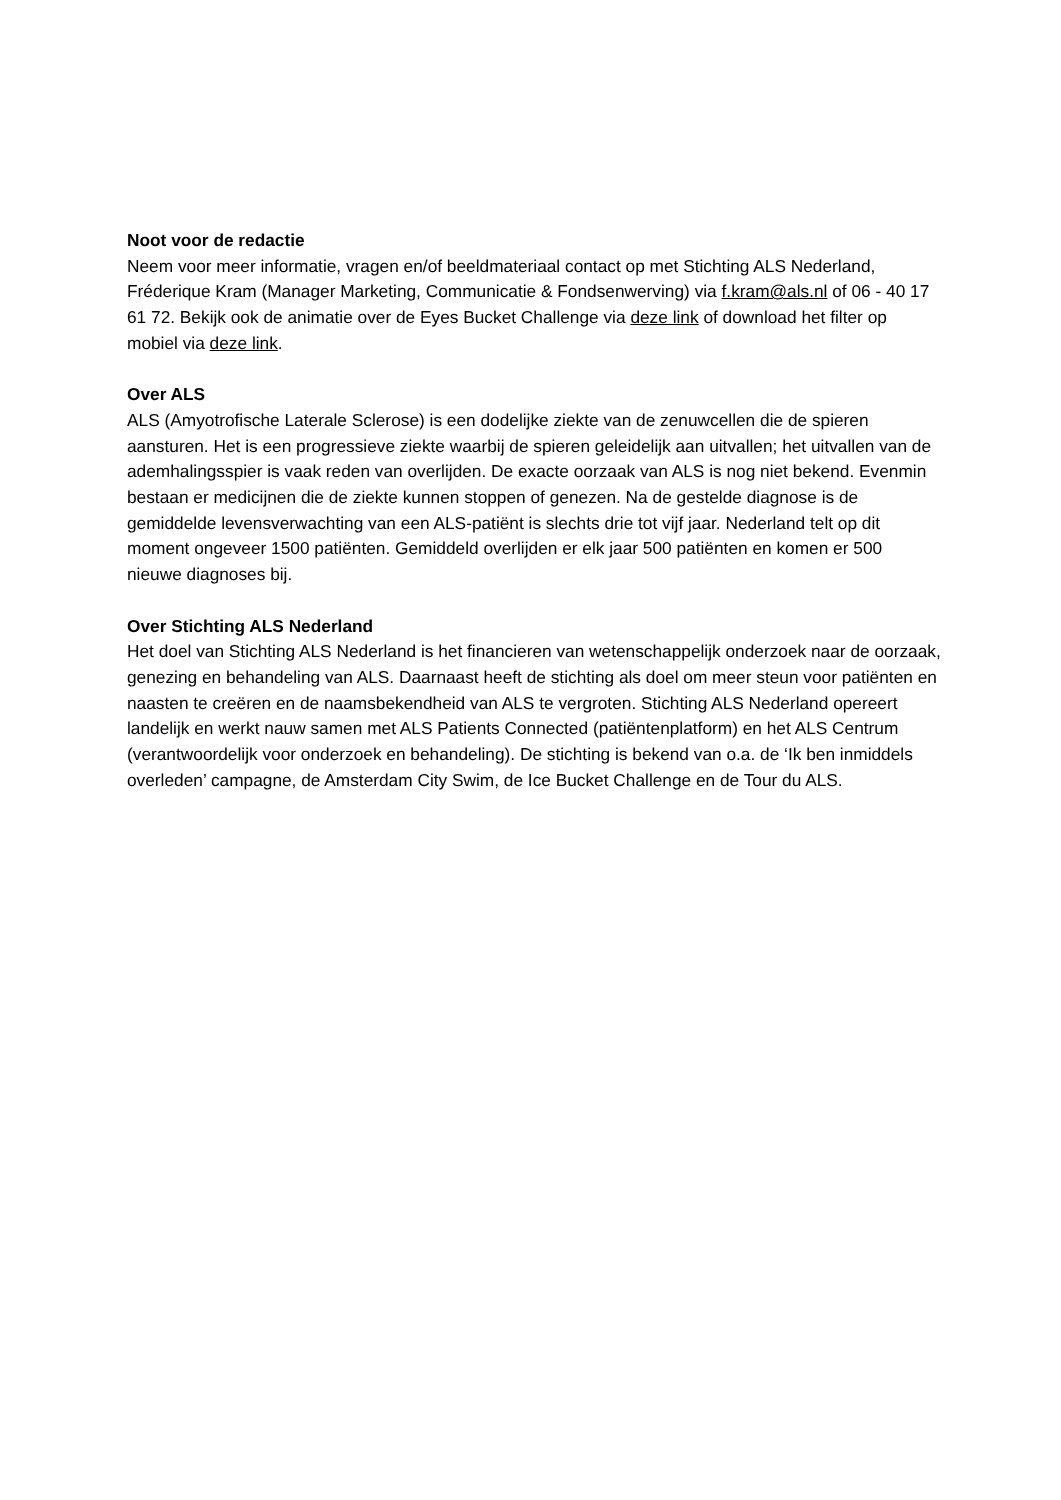Noot voor de redactie
Neem voor meer informatie, vragen en/of beeldmateriaal contact op met Stichting ALS Nederland, Fréderique Kram (Manager Marketing, Communicatie & Fondsenwerving) via f.kram@als.nl of 06 - 40 17 61 72. Bekijk ook de animatie over de Eyes Bucket Challenge via deze link of download het filter op mobiel via deze link.
Over ALS
ALS (Amyotrofische Laterale Sclerose) is een dodelijke ziekte van de zenuwcellen die de spieren aansturen. Het is een progressieve ziekte waarbij de spieren geleidelijk aan uitvallen; het uitvallen van de ademhalingsspier is vaak reden van overlijden. De exacte oorzaak van ALS is nog niet bekend. Evenmin bestaan er medicijnen die de ziekte kunnen stoppen of genezen. Na de gestelde diagnose is de gemiddelde levensverwachting van een ALS-patiënt is slechts drie tot vijf jaar. Nederland telt op dit moment ongeveer 1500 patiënten. Gemiddeld overlijden er elk jaar 500 patiënten en komen er 500 nieuwe diagnoses bij.
Over Stichting ALS Nederland
Het doel van Stichting ALS Nederland is het financieren van wetenschappelijk onderzoek naar de oorzaak, genezing en behandeling van ALS. Daarnaast heeft de stichting als doel om meer steun voor patiënten en naasten te creëren en de naamsbekendheid van ALS te vergroten. Stichting ALS Nederland opereert landelijk en werkt nauw samen met ALS Patients Connected (patiëntenplatform) en het ALS Centrum (verantwoordelijk voor onderzoek en behandeling). De stichting is bekend van o.a. de ‘Ik ben inmiddels overleden’ campagne, de Amsterdam City Swim, de Ice Bucket Challenge en de Tour du ALS.